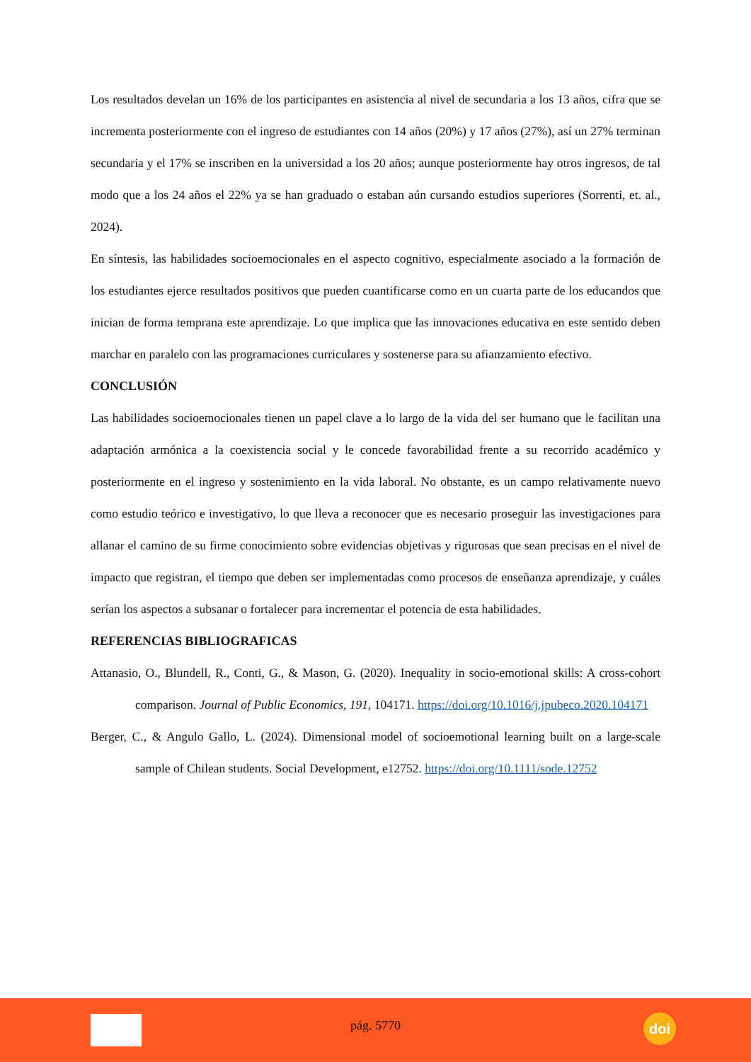Los resultados develan un 16% de los participantes en asistencia al nivel de secundaria a los 13 años, cifra que se incrementa posteriormente con el ingreso de estudiantes con 14 años (20%) y 17 años (27%), así un 27% terminan secundaria y el 17% se inscriben en la universidad a los 20 años; aunque posteriormente hay otros ingresos, de tal modo que a los 24 años el 22% ya se han graduado o estaban aún cursando estudios superiores (Sorrenti, et. al., 2024).
En síntesis, las habilidades socioemocionales en el aspecto cognitivo, especialmente asociado a la formación de los estudiantes ejerce resultados positivos que pueden cuantificarse como en un cuarta parte de los educandos que inician de forma temprana este aprendizaje. Lo que implica que las innovaciones educativa en este sentido deben marchar en paralelo con las programaciones curriculares y sostenerse para su afianzamiento efectivo.
CONCLUSIÓN
Las habilidades socioemocionales tienen un papel clave a lo largo de la vida del ser humano que le facilitan una adaptación armónica a la coexistencia social y le concede favorabilidad frente a su recorrido académico y posteriormente en el ingreso y sostenimiento en la vida laboral. No obstante, es un campo relativamente nuevo como estudio teórico e investigativo, lo que lleva a reconocer que es necesario proseguir las investigaciones para allanar el camino de su firme conocimiento sobre evidencias objetivas y rigurosas que sean precisas en el nivel de impacto que registran, el tiempo que deben ser implementadas como procesos de enseñanza aprendizaje, y cuáles serían los aspectos a subsanar o fortalecer para incrementar el potencia de esta habilidades.
REFERENCIAS BIBLIOGRAFICAS
Attanasio, O., Blundell, R., Conti, G., & Mason, G. (2020). Inequality in socio-emotional skills: A cross-cohort comparison. Journal of Public Economics, 191, 104171. https://doi.org/10.1016/j.jpubeco.2020.104171
Berger, C., & Angulo Gallo, L. (2024). Dimensional model of socioemotional learning built on a large-scale sample of Chilean students. Social Development, e12752. https://doi.org/10.1111/sode.12752
pág. 5770
doi